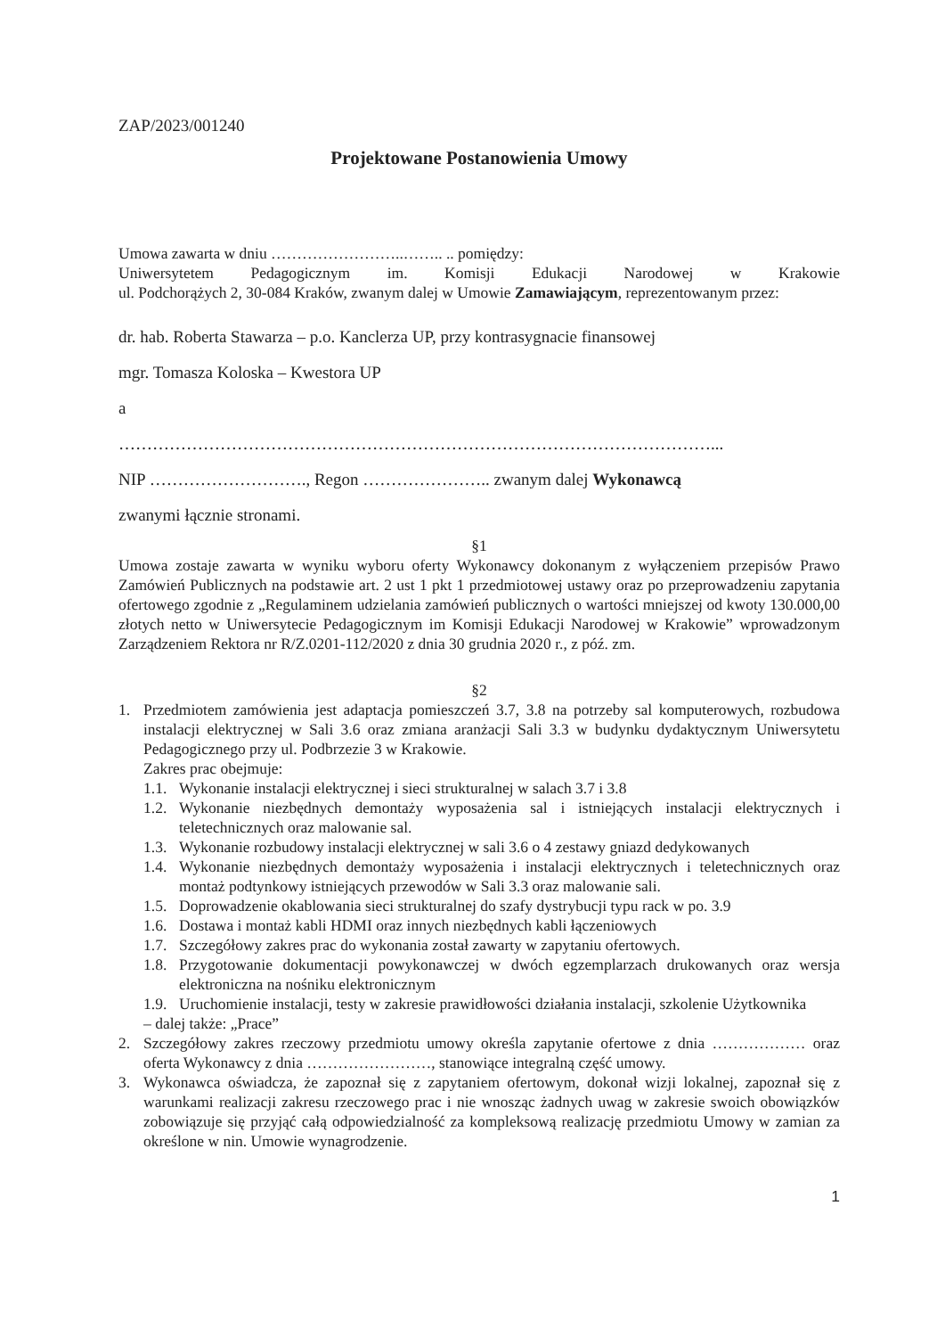ZAP/2023/001240
Projektowane Postanowienia Umowy
Umowa zawarta w dniu ……………………..…….. .. pomiędzy:
Uniwersytetem Pedagogicznym im. Komisji Edukacji Narodowej w Krakowie
ul. Podchorążych 2, 30-084 Kraków, zwanym dalej w Umowie Zamawiającym, reprezentowanym przez:
dr. hab. Roberta Stawarza – p.o. Kanclerza UP, przy kontrasygnacie finansowej
mgr. Tomasza Koloska – Kwestora UP
a
……………………………………………………………………………………………...
NIP ………………………., Regon ………………….. zwanym dalej Wykonawcą
zwanymi łącznie stronami.
§1
Umowa zostaje zawarta w wyniku wyboru oferty Wykonawcy dokonanym z wyłączeniem przepisów Prawo Zamówień Publicznych na podstawie art. 2 ust 1 pkt 1 przedmiotowej ustawy oraz po przeprowadzeniu zapytania ofertowego zgodnie z „Regulaminem udzielania zamówień publicznych o wartości mniejszej od kwoty 130.000,00 złotych netto w Uniwersytecie Pedagogicznym im Komisji Edukacji Narodowej w Krakowie” wprowadzonym Zarządzeniem Rektora nr R/Z.0201-112/2020 z dnia 30 grudnia 2020 r., z póź. zm.
§2
1. Przedmiotem zamówienia jest adaptacja pomieszczeń 3.7, 3.8 na potrzeby sal komputerowych, rozbudowa instalacji elektrycznej w Sali 3.6 oraz zmiana aranżacji Sali 3.3 w budynku dydaktycznym Uniwersytetu Pedagogicznego przy ul. Podbrzezie 3 w Krakowie.
Zakres prac obejmuje:
1.1.
Wykonanie instalacji elektrycznej i sieci strukturalnej w salach 3.7 i 3.8
1.2.
Wykonanie niezbędnych demontaży wyposażenia sal i istniejących instalacji elektrycznych i teletechnicznych oraz malowanie sal.
1.3.
Wykonanie rozbudowy instalacji elektrycznej w sali 3.6 o 4 zestawy gniazd dedykowanych
1.4.
Wykonanie niezbędnych demontaży wyposażenia i instalacji elektrycznych i teletechnicznych oraz montaż podtynkowy istniejących przewodów w Sali 3.3 oraz malowanie sali.
1.5.
Doprowadzenie okablowania sieci strukturalnej do szafy dystrybucji typu rack w po. 3.9
1.6.
Dostawa i montaż kabli HDMI oraz innych niezbędnych kabli łączeniowych
1.7.
Szczegółowy zakres prac do wykonania został zawarty w zapytaniu ofertowych.
1.8.
Przygotowanie dokumentacji powykonawczej w dwóch egzemplarzach drukowanych oraz wersja elektroniczna na nośniku elektronicznym
1.9.
Uruchomienie instalacji, testy w zakresie prawidłowości działania instalacji, szkolenie Użytkownika
– dalej także: „Prace”
2. Szczegółowy zakres rzeczowy przedmiotu umowy określa zapytanie ofertowe z dnia ……………… oraz oferta Wykonawcy z dnia ……………………, stanowiące integralną część umowy.
3. Wykonawca oświadcza, że zapoznał się z zapytaniem ofertowym, dokonał wizji lokalnej, zapoznał się z warunkami realizacji zakresu rzeczowego prac i nie wnosząc żadnych uwag w zakresie swoich obowiązków zobowiązuje się przyjąć całą odpowiedzialność za kompleksową realizację przedmiotu Umowy w zamian za określone w nin. Umowie wynagrodzenie.
1